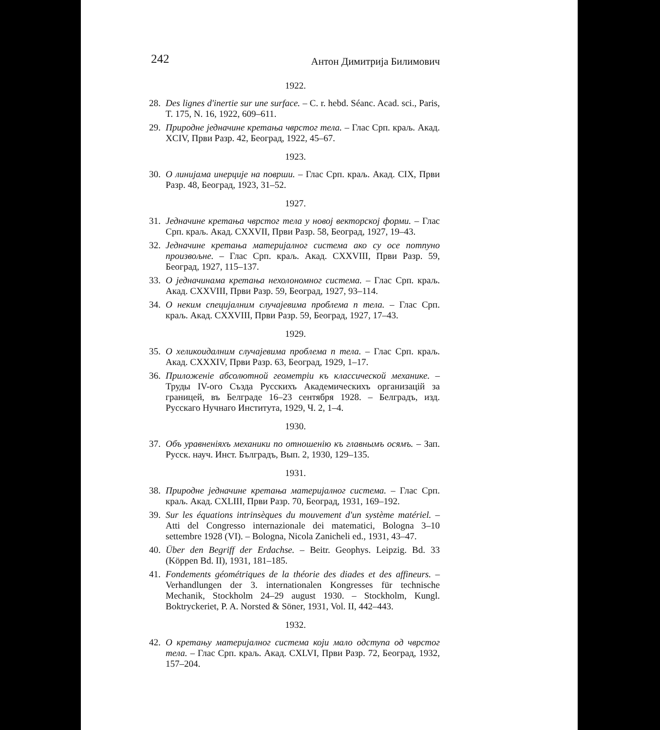242 Антон Димитрија Билимович
1922.
28. Des lignes d'inertie sur une surface. – C. r. hebd. Séanc. Acad. sci., Paris, T. 175, N. 16, 1922, 609–611.
29. Природне једначине кретања чврстог тела. – Глас Срп. краљ. Акад. XCIV, Први Разр. 42, Београд, 1922, 45–67.
1923.
30. О линијама инерције на површи. – Глас Срп. краљ. Акад. CIX, Први Разр. 48, Београд, 1923, 31–52.
1927.
31. Једначине кретања чврстог тела у новој векторској форми. – Глас Срп. краљ. Акад. CXXVII, Први Разр. 58, Београд, 1927, 19–43.
32. Једначине кретања материјалног система ако су осе потпуно произвољне. – Глас Срп. краљ. Акад. CXXVIII, Први Разр. 59, Београд, 1927, 115–137.
33. О једначинама кретања нехолономног система. – Глас Срп. краљ. Акад. CXXVIII, Први Разр. 59, Београд, 1927, 93–114.
34. О неким специјалним случајевима проблема n тела. – Глас Срп. краљ. Акад. CXXVIII, Први Разр. 59, Београд, 1927, 17–43.
1929.
35. О хеликоидалним случајевима проблема n тела. – Глас Срп. краљ. Акад. CXXXIV, Први Разр. 63, Београд, 1929, 1–17.
36. Приложеніе абсолютной геометріи къ классической механике. – Труды IV-ого Създа Русскихъ Академическихъ организацій за границей, въ Белграде 16–23 сентября 1928. – Белградъ, изд. Русскаго Нучнаго Института, 1929, Ч. 2, 1–4.
1930.
37. Объ уравненіяхъ механики по отношенію къ главнымъ осямъ. – Зап. Русск. науч. Инст. Бълградъ, Вып. 2, 1930, 129–135.
1931.
38. Природне једначине кретања материјалног система. – Глас Срп. краљ. Акад. CXLIII, Први Разр. 70, Београд, 1931, 169–192.
39. Sur les équations intrinsèques du mouvement d'un système matériel. – Atti del Congresso internazionale dei matematici, Bologna 3–10 settembre 1928 (VI). – Bologna, Nicola Zanicheli ed., 1931, 43–47.
40. Über den Begriff der Erdachse. – Beitr. Geophys. Leipzig. Bd. 33 (Köppen Bd. II), 1931, 181–185.
41. Fondements géométriques de la théorie des diades et des affineurs. – Verhandlungen der 3. internationalen Kongresses für technische Mechanik, Stockholm 24–29 august 1930. – Stockholm, Kungl. Boktryckeriet, P. A. Norsted & Söner, 1931, Vol. II, 442–443.
1932.
42. О кретању материјалног система који мало одступа од чврстог тела. – Глас Срп. краљ. Акад. CXLVI, Први Разр. 72, Београд, 1932, 157–204.